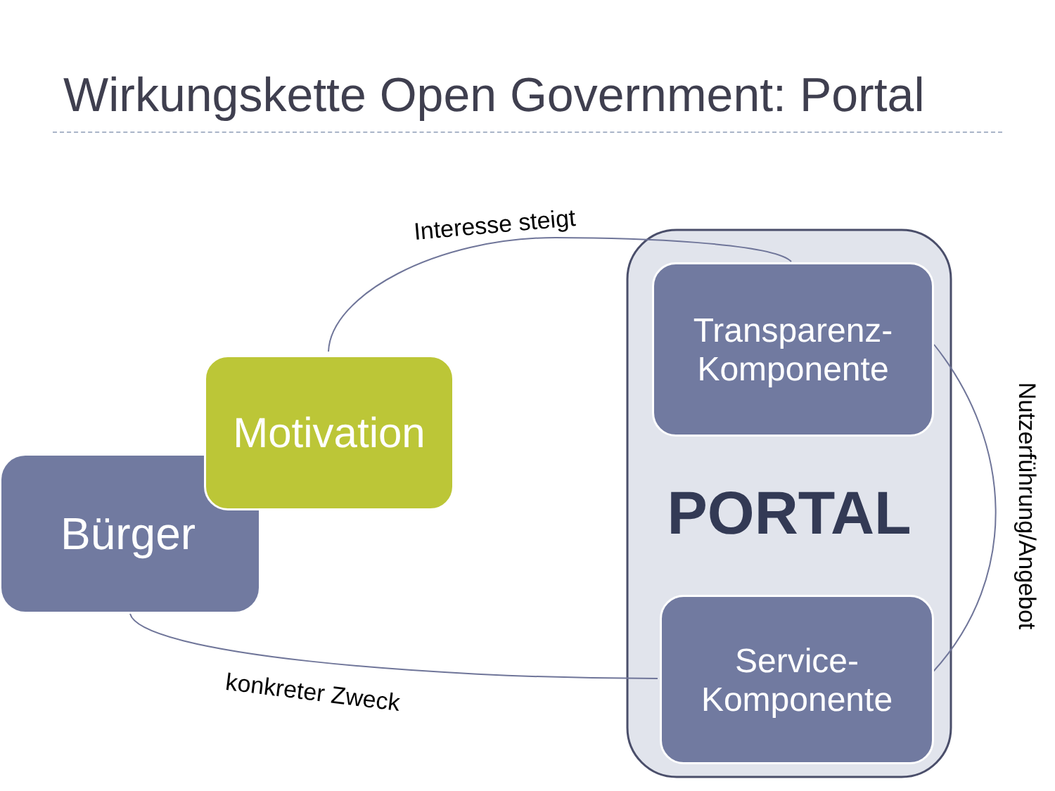Wirkungskette Open Government: Portal
Bürger
Motivation
Transparenz-
Komponente
Service-
Komponente
PORTAL
Interesse steigt
konkreter Zweck
Nutzerführung/Angebot